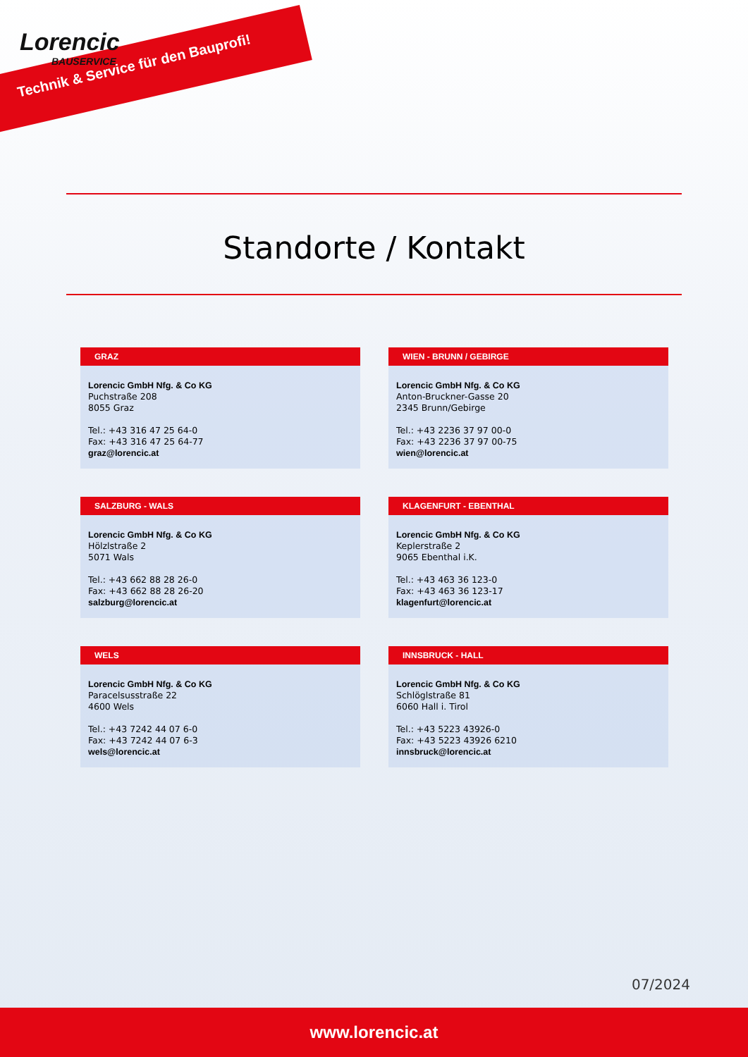Lorencic
BAUSERVICE
Technik & Service für den Bauprofi!
Standorte / Kontakt
GRAZ
Lorencic GmbH Nfg. & Co KG
Puchstraße 208
8055 Graz
Tel.: +43 316 47 25 64-0
Fax: +43 316 47 25 64-77
graz@lorencic.at
WIEN - BRUNN / GEBIRGE
Lorencic GmbH Nfg. & Co KG
Anton-Bruckner-Gasse 20
2345 Brunn/Gebirge
Tel.: +43 2236 37 97 00-0
Fax: +43 2236 37 97 00-75
wien@lorencic.at
SALZBURG - WALS
Lorencic GmbH Nfg. & Co KG
Hölzlstraße 2
5071 Wals
Tel.: +43 662 88 28 26-0
Fax: +43 662 88 28 26-20
salzburg@lorencic.at
KLAGENFURT - EBENTHAL
Lorencic GmbH Nfg. & Co KG
Keplerstraße 2
9065 Ebenthal i.K.
Tel.: +43 463 36 123-0
Fax: +43 463 36 123-17
klagenfurt@lorencic.at
WELS
Lorencic GmbH Nfg. & Co KG
Paracelsusstraße 22
4600 Wels
Tel.: +43 7242 44 07 6-0
Fax: +43 7242 44 07 6-3
wels@lorencic.at
INNSBRUCK - HALL
Lorencic GmbH Nfg. & Co KG
Schlöglstraße 81
6060 Hall i. Tirol
Tel.: +43 5223 43926-0
Fax: +43 5223 43926 6210
innsbruck@lorencic.at
07/2024
www.lorencic.at